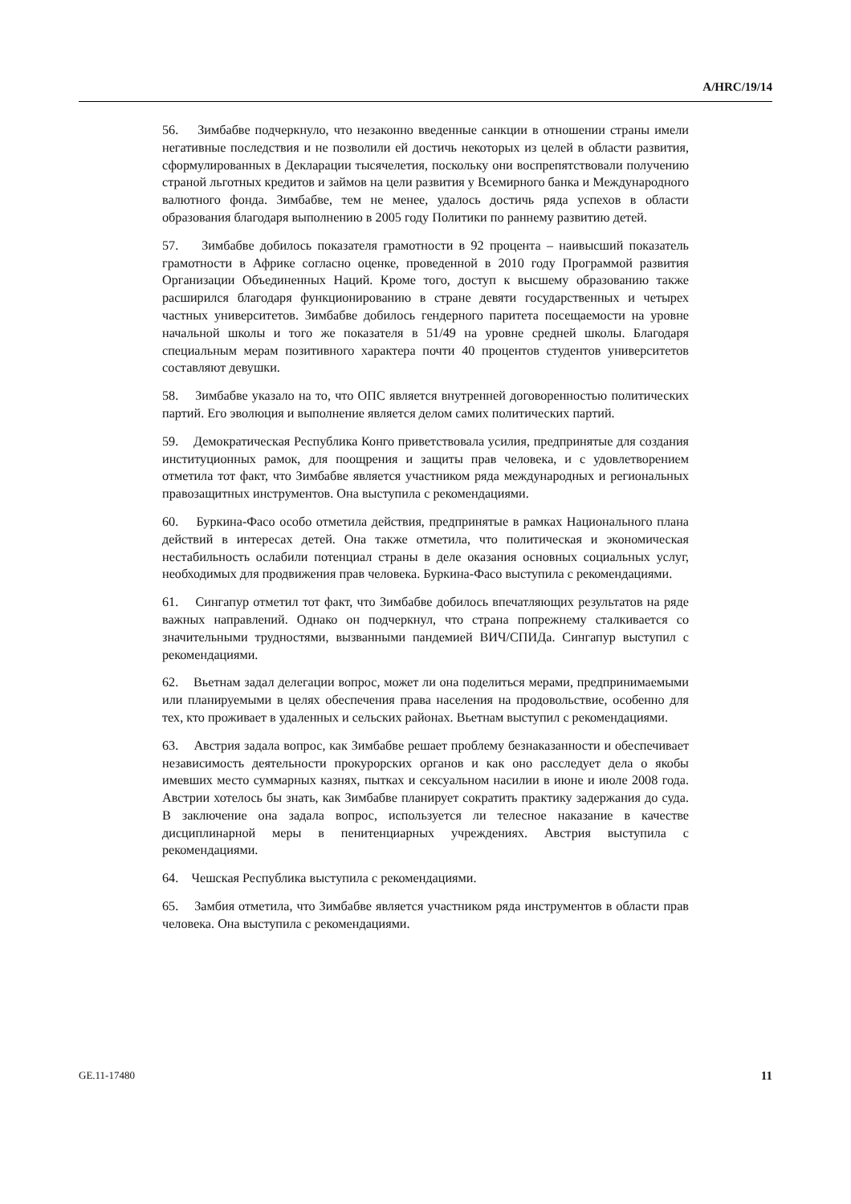A/HRC/19/14
56. Зимбабве подчеркнуло, что незаконно введенные санкции в отношении страны имели негативные последствия и не позволили ей достичь некоторых из целей в области развития, сформулированных в Декларации тысячелетия, поскольку они воспрепятствовали получению страной льготных кредитов и займов на цели развития у Всемирного банка и Международного валютного фонда. Зимбабве, тем не менее, удалось достичь ряда успехов в области образования благодаря выполнению в 2005 году Политики по раннему развитию детей.
57. Зимбабве добилось показателя грамотности в 92 процента – наивысший показатель грамотности в Африке согласно оценке, проведенной в 2010 году Программой развития Организации Объединенных Наций. Кроме того, доступ к высшему образованию также расширился благодаря функционированию в стране девяти государственных и четырех частных университетов. Зимбабве добилось гендерного паритета посещаемости на уровне начальной школы и того же показателя в 51/49 на уровне средней школы. Благодаря специальным мерам позитивного характера почти 40 процентов студентов университетов составляют девушки.
58. Зимбабве указало на то, что ОПС является внутренней договоренностью политических партий. Его эволюция и выполнение является делом самих политических партий.
59. Демократическая Республика Конго приветствовала усилия, предпринятые для создания институционных рамок, для поощрения и защиты прав человека, и с удовлетворением отметила тот факт, что Зимбабве является участником ряда международных и региональных правозащитных инструментов. Она выступила с рекомендациями.
60. Буркина-Фасо особо отметила действия, предпринятые в рамках Национального плана действий в интересах детей. Она также отметила, что политическая и экономическая нестабильность ослабили потенциал страны в деле оказания основных социальных услуг, необходимых для продвижения прав человека. Буркина-Фасо выступила с рекомендациями.
61. Сингапур отметил тот факт, что Зимбабве добилось впечатляющих результатов на ряде важных направлений. Однако он подчеркнул, что страна попрежнему сталкивается со значительными трудностями, вызванными пандемией ВИЧ/СПИДа. Сингапур выступил с рекомендациями.
62. Вьетнам задал делегации вопрос, может ли она поделиться мерами, предпринимаемыми или планируемыми в целях обеспечения права населения на продовольствие, особенно для тех, кто проживает в удаленных и сельских районах. Вьетнам выступил с рекомендациями.
63. Австрия задала вопрос, как Зимбабве решает проблему безнаказанности и обеспечивает независимость деятельности прокурорских органов и как оно расследует дела о якобы имевших место суммарных казнях, пытках и сексуальном насилии в июне и июле 2008 года. Австрии хотелось бы знать, как Зимбабве планирует сократить практику задержания до суда. В заключение она задала вопрос, используется ли телесное наказание в качестве дисциплинарной меры в пенитенциарных учреждениях. Австрия выступила с рекомендациями.
64. Чешская Республика выступила с рекомендациями.
65. Замбия отметила, что Зимбабве является участником ряда инструментов в области прав человека. Она выступила с рекомендациями.
GE.11-17480 11